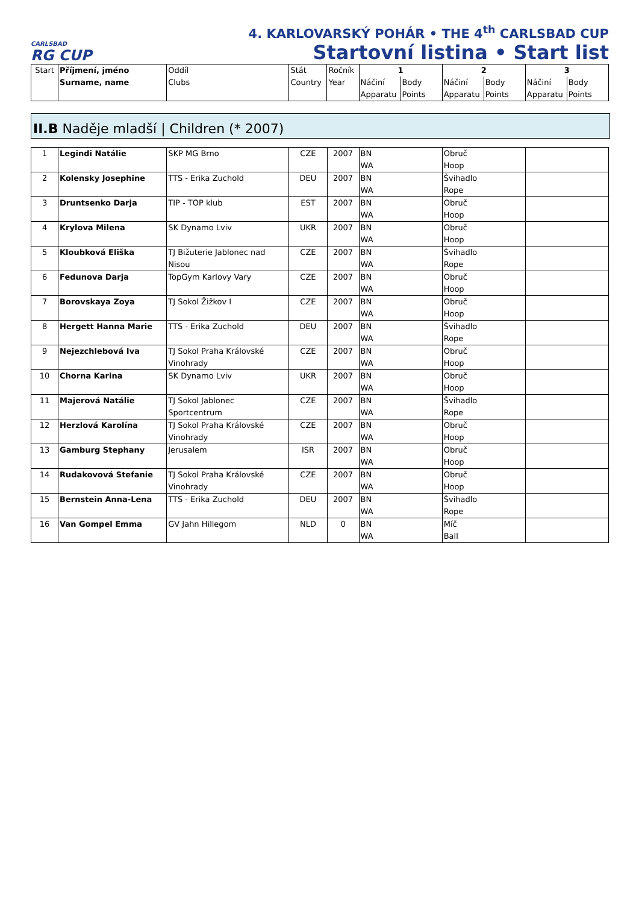CARLSBAD
RG CUP
4. KARLOVARSKÝ POHÁR • THE 4<sup>th</sup> CARLSBAD CUP
Startovní listina • Start list
| Start | Příjmení, jméno Surname, name | Oddíl Clubs | Stát Country | Ročník Year | 1 | | 2 | | 3 | |
| --- | --- | --- | --- | --- | --- | --- | --- | --- | --- | --- |
| | | | | | Náčiní Apparatu | Body Points | Náčiní Apparatu | Body Points | Náčiní Apparatu | Body Points |
II.B Naděje mladší | Children (* 2007)
| 1 | Legindi Natálie | SKP MG Brno | CZE | 2007 | BN WA | Obruč Hoop | |
| 2 | Kolensky Josephine | TTS - Erika Zuchold | DEU | 2007 | BN WA | Švihadlo Rope | |
| 3 | Druntsenko Darja | TIP - TOP klub | EST | 2007 | BN WA | Obruč Hoop | |
| 4 | Krylova Milena | SK Dynamo Lviv | UKR | 2007 | BN WA | Obruč Hoop | |
| 5 | Kloubková Eliška | TJ Bižuterie Jablonec nad Nisou | CZE | 2007 | BN WA | Švihadlo Rope | |
| 6 | Fedunova Darja | TopGym Karlovy Vary | CZE | 2007 | BN WA | Obruč Hoop | |
| 7 | Borovskaya Zoya | TJ Sokol Žižkov I | CZE | 2007 | BN WA | Obruč Hoop | |
| 8 | Hergett Hanna Marie | TTS - Erika Zuchold | DEU | 2007 | BN WA | Švihadlo Rope | |
| 9 | Nejezchlebová Iva | TJ Sokol Praha Královské Vinohrady | CZE | 2007 | BN WA | Obruč Hoop | |
| 10 | Chorna Karina | SK Dynamo Lviv | UKR | 2007 | BN WA | Obruč Hoop | |
| 11 | Majerová Natálie | TJ Sokol Jablonec Sportcentrum | CZE | 2007 | BN WA | Švihadlo Rope | |
| 12 | Herzlová Karolína | TJ Sokol Praha Královské Vinohrady | CZE | 2007 | BN WA | Obruč Hoop | |
| 13 | Gamburg Stephany | Jerusalem | ISR | 2007 | BN WA | Obruč Hoop | |
| 14 | Rudakovová Stefanie | TJ Sokol Praha Královské Vinohrady | CZE | 2007 | BN WA | Obruč Hoop | |
| 15 | Bernstein Anna-Lena | TTS - Erika Zuchold | DEU | 2007 | BN WA | Švihadlo Rope | |
| 16 | Van Gompel Emma | GV Jahn Hillegom | NLD | 0 | BN WA | Míč Ball | |